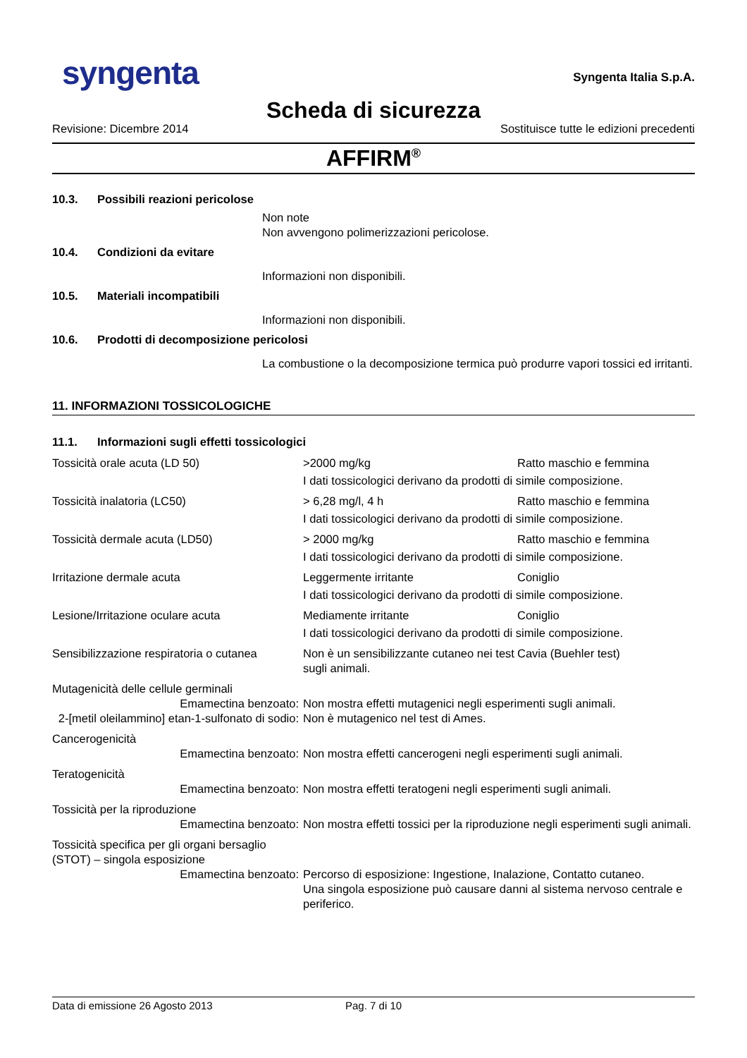syngenta
Syngenta Italia S.p.A.
Scheda di sicurezza
Revisione: Dicembre 2014 Sostituisce tutte le edizioni precedenti
AFFIRM<sup>®</sup>
10.3. Possibili reazioni pericolose
Non note
Non avvengono polimerizzazioni pericolose.
10.4. Condizioni da evitare
Informazioni non disponibili.
10.5. Materiali incompatibili
Informazioni non disponibili.
10.6. Prodotti di decomposizione pericolosi
La combustione o la decomposizione termica può produrre vapori tossici ed irritanti.
11. INFORMAZIONI TOSSICOLOGICHE
11.1. Informazioni sugli effetti tossicologici
| Tossicità orale acuta (LD 50) | >2000 mg/kg | Ratto maschio e femmina |
| | I dati tossicologici derivano da prodotti di simile composizione. | |
| Tossicità inalatoria (LC50) | > 6,28 mg/l, 4 h | Ratto maschio e femmina |
| | I dati tossicologici derivano da prodotti di simile composizione. | |
| Tossicità dermale acuta (LD50) | > 2000 mg/kg | Ratto maschio e femmina |
| | I dati tossicologici derivano da prodotti di simile composizione. | |
| Irritazione dermale acuta | Leggermente irritante | Coniglio |
| | I dati tossicologici derivano da prodotti di simile composizione. | |
| Lesione/Irritazione oculare acuta | Mediamente irritante | Coniglio |
| | I dati tossicologici derivano da prodotti di simile composizione. | |
| Sensibilizzazione respiratoria o cutanea | Non è un sensibilizzante cutaneo nei test sugli animali. | Cavia (Buehler test) |
| Mutagenicità delle cellule germinali | | |
| Emamectina benzoato: | Non mostra effetti mutagenici negli esperimenti sugli animali. | |
| 2-[metil oleilammino] etan-1-sulfonato di sodio: | Non è mutagenico nel test di Ames. | |
| Cancerogenicità | | |
| Emamectina benzoato: | Non mostra effetti cancerogeni negli esperimenti sugli animali. | |
| Teratogenicità | | |
| Emamectina benzoato: | Non mostra effetti teratogeni negli esperimenti sugli animali. | |
| Tossicità per la riproduzione | | |
| Emamectina benzoato: | Non mostra effetti tossici per la riproduzione negli esperimenti sugli animali. | |
| Tossicità specifica per gli organi bersaglio (STOT) – singola esposizione | | |
| Emamectina benzoato: | Percorso di esposizione: Ingestione, Inalazione, Contatto cutaneo. Una singola esposizione può causare danni al sistema nervoso centrale e periferico. | |
Data di emissione 26 Agosto 2013 Pag. 7 di 10